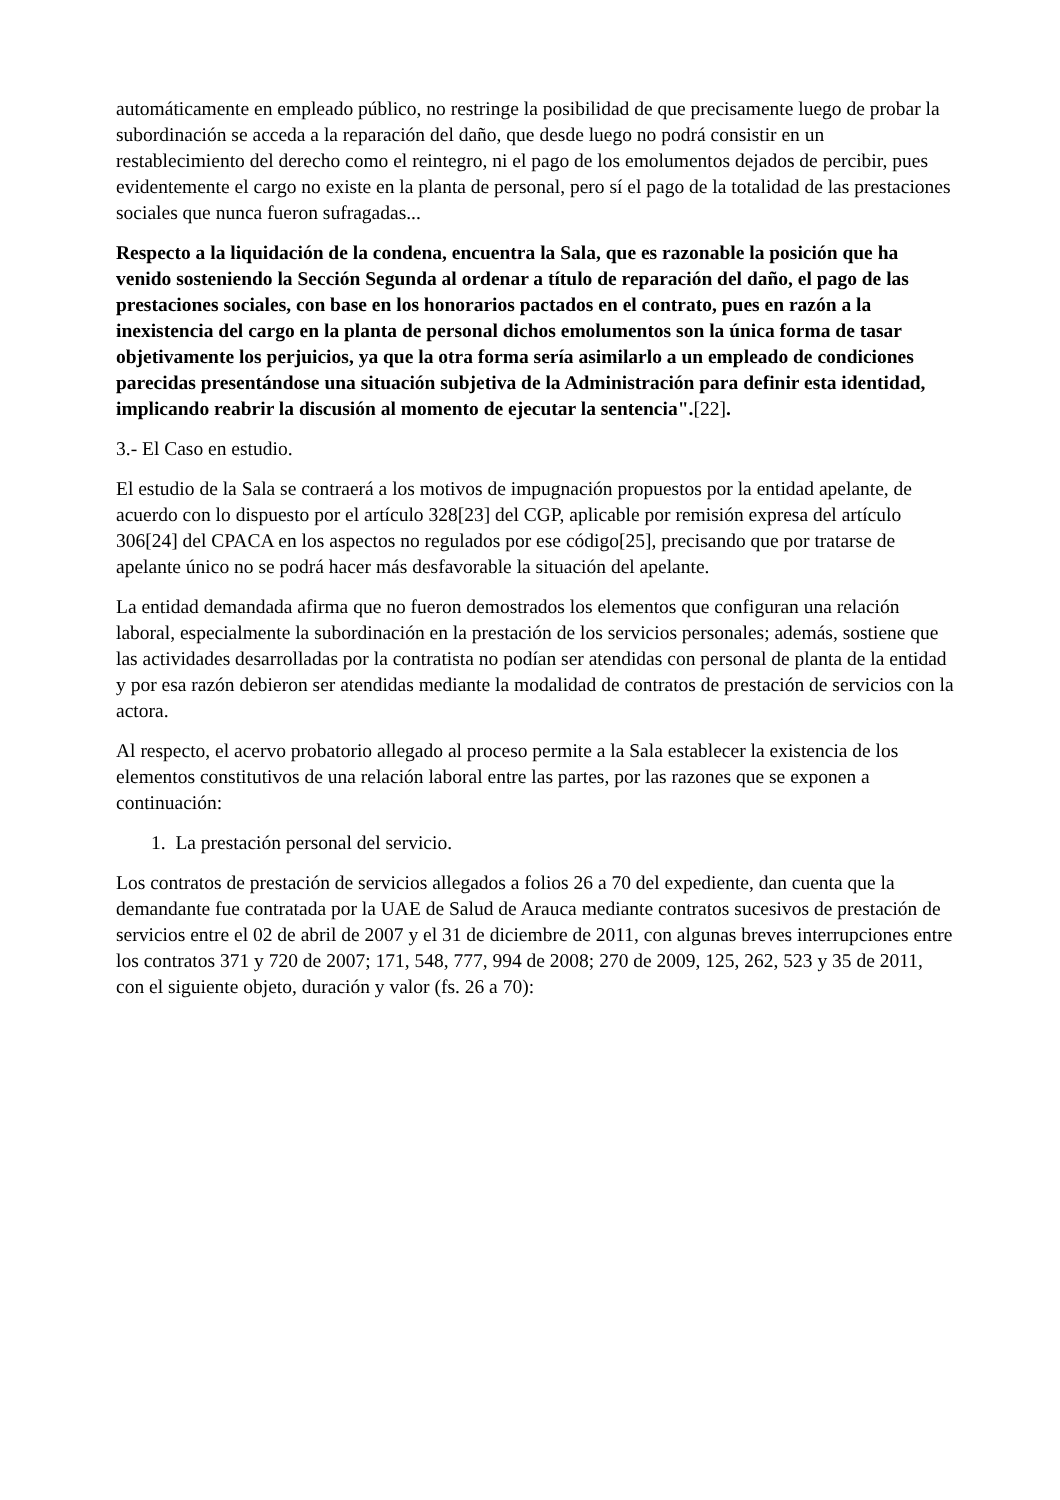automáticamente en empleado público, no restringe la posibilidad de que precisamente luego de probar la subordinación se acceda a la reparación del daño, que desde luego no podrá consistir en un restablecimiento del derecho como el reintegro, ni el pago de los emolumentos dejados de percibir, pues evidentemente el cargo no existe en la planta de personal, pero sí el pago de la totalidad de las prestaciones sociales que nunca fueron sufragadas...
Respecto a la liquidación de la condena, encuentra la Sala, que es razonable la posición que ha venido sosteniendo la Sección Segunda al ordenar a título de reparación del daño, el pago de las prestaciones sociales, con base en los honorarios pactados en el contrato, pues en razón a la inexistencia del cargo en la planta de personal dichos emolumentos son la única forma de tasar objetivamente los perjuicios, ya que la otra forma sería asimilarlo a un empleado de condiciones parecidas presentándose una situación subjetiva de la Administración para definir esta identidad, implicando reabrir la discusión al momento de ejecutar la sentencia".[22].
3.- El Caso en estudio.
El estudio de la Sala se contraerá a los motivos de impugnación propuestos por la entidad apelante, de acuerdo con lo dispuesto por el artículo 328[23] del CGP, aplicable por remisión expresa del artículo 306[24] del CPACA en los aspectos no regulados por ese código[25], precisando que por tratarse de apelante único no se podrá hacer más desfavorable la situación del apelante.
La entidad demandada afirma que no fueron demostrados los elementos que configuran una relación laboral, especialmente la subordinación en la prestación de los servicios personales; además, sostiene que las actividades desarrolladas por la contratista no podían ser atendidas con personal de planta de la entidad y por esa razón debieron ser atendidas mediante la modalidad de contratos de prestación de servicios con la actora.
Al respecto, el acervo probatorio allegado al proceso permite a la Sala establecer la existencia de los elementos constitutivos de una relación laboral entre las partes, por las razones que se exponen a continuación:
1. La prestación personal del servicio.
Los contratos de prestación de servicios allegados a folios 26 a 70 del expediente, dan cuenta que la demandante fue contratada por la UAE de Salud de Arauca mediante contratos sucesivos de prestación de servicios entre el 02 de abril de 2007 y el 31 de diciembre de 2011, con algunas breves interrupciones entre los contratos 371 y 720 de 2007; 171, 548, 777, 994 de 2008; 270 de 2009, 125, 262, 523 y 35 de 2011, con el siguiente objeto, duración y valor (fs. 26 a 70):